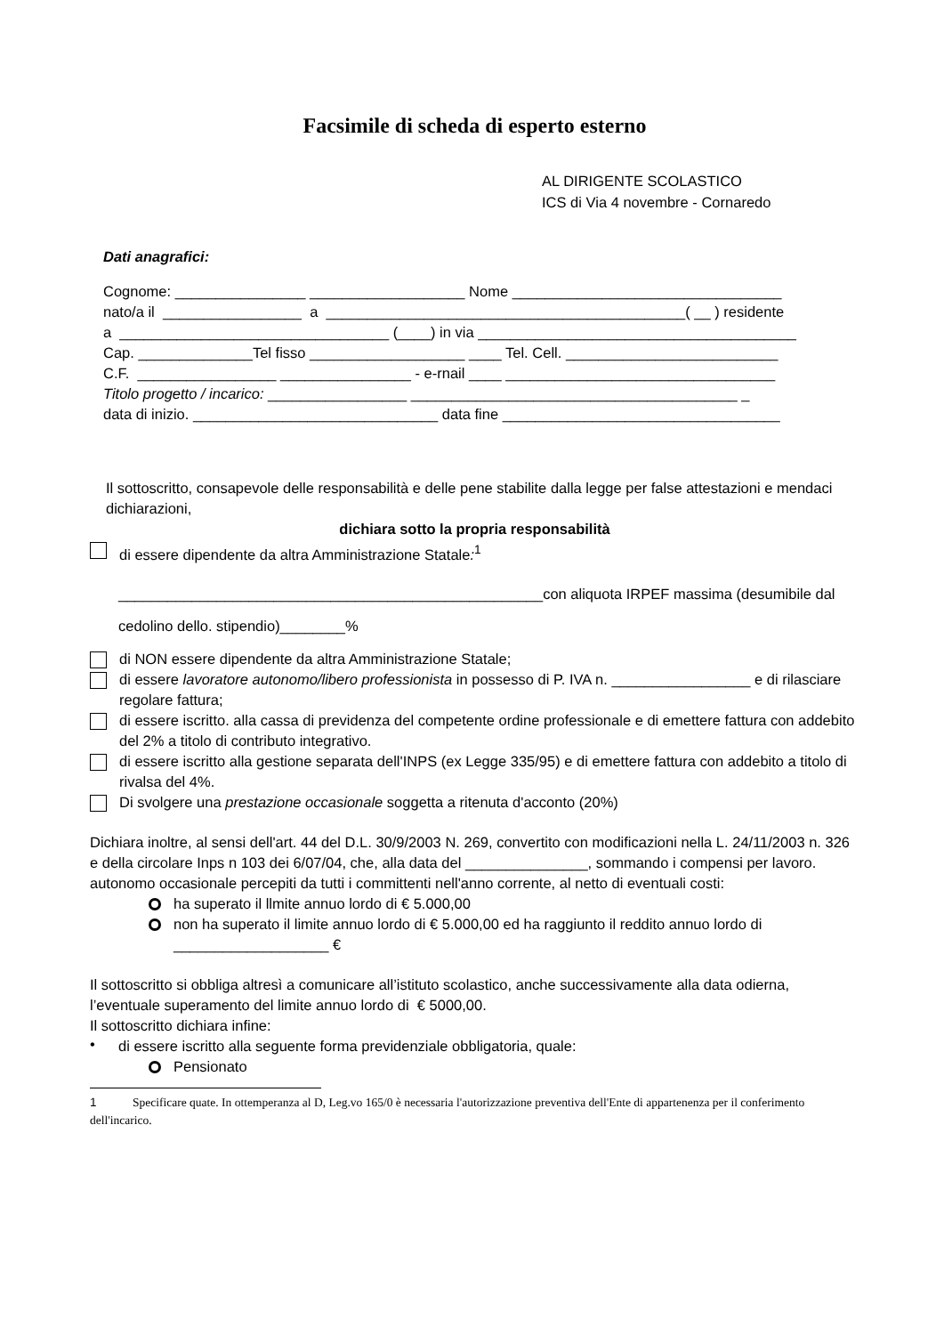Facsimile di scheda di esperto esterno
AL DIRIGENTE SCOLASTICO
ICS di Via 4 novembre - Cornaredo
Dati anagrafici:
Cognome: ________________ ___________________ Nome _________________________________
nato/a il _________________ a ____________________________________________( __ ) residente
a _________________________________ (____) in via _______________________________________
Cap. ______________Tel fisso ___________________ ____ Tel. Cell. __________________________
C.F. _________________ ________________ - e-rnail ____ _________________________________
Titolo progetto / incarico: _________________ ________________________________________ _
data di inizio. ______________________________ data fine __________________________________
Il sottoscritto, consapevole delle responsabilità e delle pene stabilite dalla legge per false attestazioni e mendaci dichiarazioni,
dichiara sotto la propria responsabilità
di essere dipendente da altra Amministrazione Statale:<sup>1</sup>
____________________________________________________con aliquota IRPEF massima (desumibile dal cedolino dello. stipendio)________%
di NON essere dipendente da altra Amministrazione Statale;
di essere lavoratore autonomo/libero professionista in possesso di P. IVA n. _________________ e di rilasciare regolare fattura;
di essere iscritto. alla cassa di previdenza del competente ordine professionale e di emettere fattura con addebito del 2% a titolo di contributo integrativo.
di essere iscritto alla gestione separata dell'INPS (ex Legge 335/95) e di emettere fattura con addebito a titolo di rivalsa del 4%.
Di svolgere una prestazione occasionale soggetta a ritenuta d'acconto (20%)
Dichiara inoltre, al sensi dell'art. 44 del D.L. 30/9/2003 N. 269, convertito con modificazioni nella L. 24/11/2003 n. 326 e della circolare Inps n 103 dei 6/07/04, che, alla data del _______________, sommando i compensi per lavoro. autonomo occasionale percepiti da tutti i committenti nell'anno corrente, al netto di eventuali costi:
ha superato il llmite annuo lordo di € 5.000,00
non ha superato il limite annuo lordo di € 5.000,00 ed ha raggiunto il reddito annuo lordo di ___________________ €
Il sottoscritto si obbliga altresì a comunicare all’istituto scolastico, anche successivamente alla data odierna, l’eventuale superamento del limite annuo lordo di € 5000,00.
Il sottoscritto dichiara infine:
•
di essere iscritto alla seguente forma previdenziale obbligatoria, quale:
Pensionato
1 Specificare quate. In ottemperanza al D, Leg.vo 165/0 è necessaria l'autorizzazione preventiva dell'Ente di appartenenza per il conferimento dell'incarico.